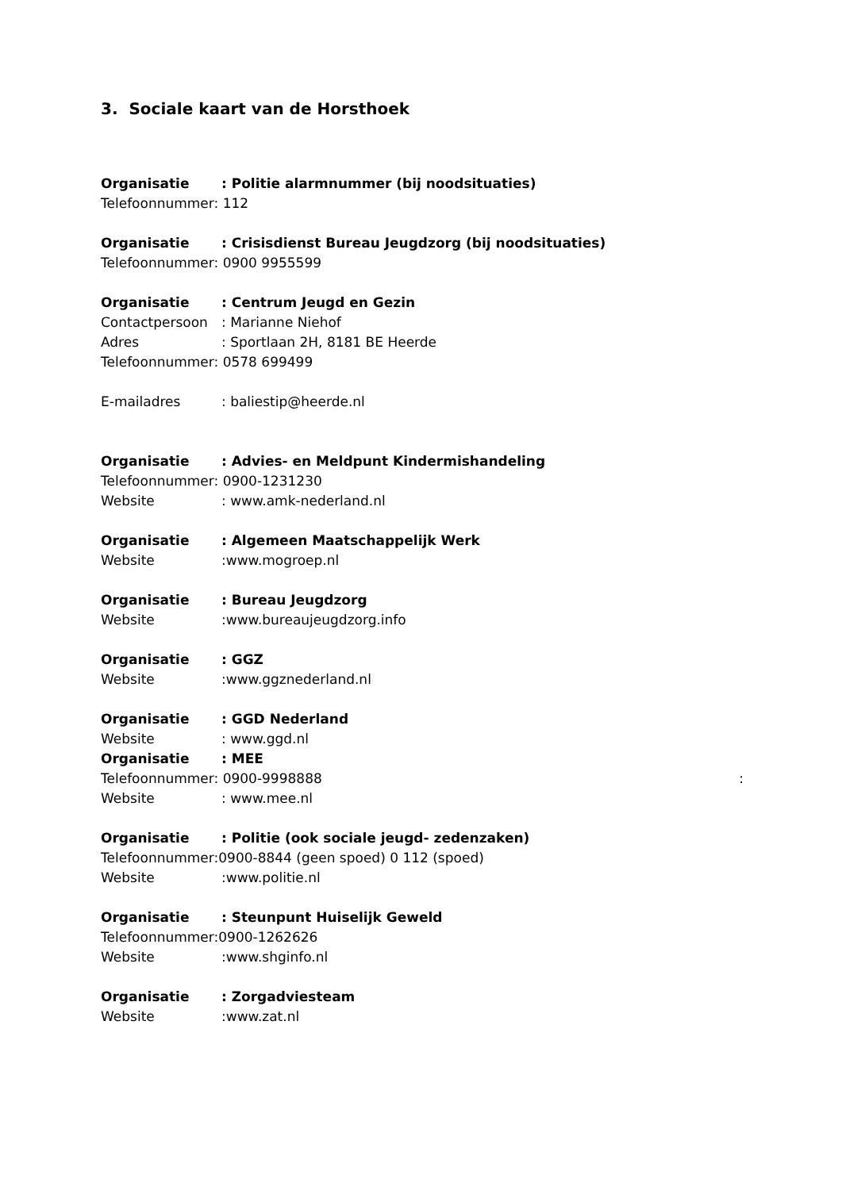3. Sociale kaart van de Horsthoek
Organisatie: Politie alarmnummer (bij noodsituaties)
Telefoonnummer: 112
Organisatie: Crisisdienst Bureau Jeugdzorg (bij noodsituaties)
Telefoonnummer: 0900 9955599
Organisatie: Centrum Jeugd en Gezin
Contactpersoon: Marianne Niehof
Adres: Sportlaan 2H, 8181 BE Heerde
Telefoonnummer: 0578 699499
E-mailadres: baliestip@heerde.nl
Organisatie: Advies- en Meldpunt Kindermishandeling
Telefoonnummer: 0900-1231230
Website: www.amk-nederland.nl
Organisatie: Algemeen Maatschappelijk Werk
Website:www.mogroep.nl
Organisatie: Bureau Jeugdzorg
Website:www.bureaujeugdzorg.info
Organisatie: GGZ
Website:www.ggznederland.nl
Organisatie: GGD Nederland
Website: www.ggd.nl
Organisatie: MEE
Telefoonnummer: 0900-9998888 :
Website: www.mee.nl
Organisatie: Politie (ook sociale jeugd- zedenzaken)
Telefoonnummer:0900-8844 (geen spoed) 0 112 (spoed)
Website:www.politie.nl
Organisatie: Steunpunt Huiselijk Geweld
Telefoonnummer:0900-1262626
Website:www.shginfo.nl
Organisatie: Zorgadviesteam
Website:www.zat.nl